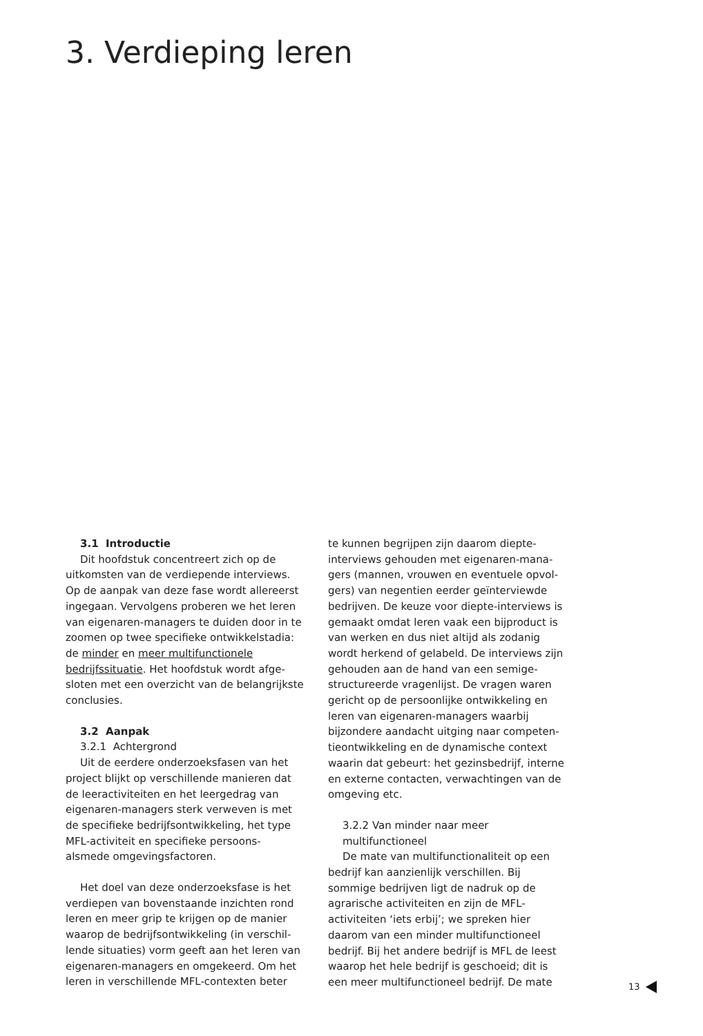3. Verdieping leren
3.1 Introductie
Dit hoofdstuk concentreert zich op de uitkomsten van de verdiepende interviews. Op de aanpak van deze fase wordt allereerst ingegaan. Vervolgens proberen we het leren van eigenaren-managers te duiden door in te zoomen op twee specifieke ontwikkel­stadia: de minder en meer multifunctionele bedrijfssituatie. Het hoofdstuk wordt afge­sloten met een overzicht van de belangrijk­ste conclusies.
3.2 Aanpak
3.2.1 Achtergrond
Uit de eerdere onderzoeksfasen van het project blijkt op verschillende manieren dat de leeractiviteiten en het leergedrag van eigenaren-managers sterk verweven is met de specifieke bedrijfsontwikkeling, het type MFL-activiteit en specifieke persoons- alsmede omgevingsfactoren.
Het doel van deze onderzoeksfase is het verdiepen van bovenstaande inzichten rond leren en meer grip te krijgen op de manier waarop de bedrijfsontwikkeling (in verschil­lende situaties) vorm geeft aan het leren van eigenaren-managers en omgekeerd. Om het leren in verschillende MFL-contexten beter
te kunnen begrijpen zijn daarom diepte­interviews gehouden met eigenaren-mana­gers (mannen, vrouwen en eventuele opvol­gers) van negentien eerder geïnterviewde bedrijven. De keuze voor diepte-interviews is gemaakt omdat leren vaak een bijproduct is van werken en dus niet altijd als zodanig wordt herkend of gelabeld. De interviews zijn gehouden aan de hand van een semige­structureerde vragenlijst. De vragen waren gericht op de persoonlijke ontwikkeling en leren van eigenaren-managers waarbij bijzondere aandacht uitging naar competen­tieontwikkeling en de dynamische context waarin dat gebeurt: het gezinsbedrijf, interne en externe contacten, verwachtingen van de omgeving etc.
3.2.2 Van minder naar meer
multifunctioneel
De mate van multifunctionaliteit op een bedrijf kan aanzienlijk verschillen. Bij sommige bedrijven ligt de nadruk op de agrarische activiteiten en zijn de MFL-activiteiten ‘iets erbij’; we spreken hier daarom van een minder multifunctioneel bedrijf. Bij het andere bedrijf is MFL de leest waarop het hele bedrijf is geschoeid; dit is een meer multifunctioneel bedrijf. De mate
13